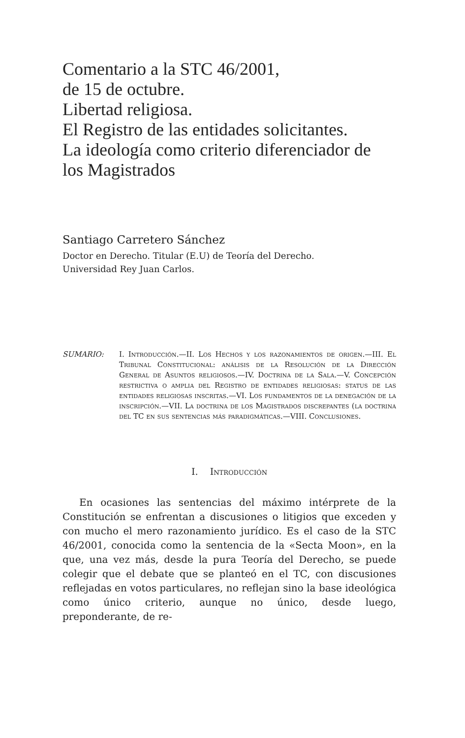Comentario a la STC 46/2001,
de 15 de octubre.
Libertad religiosa.
El Registro de las entidades solicitantes.
La ideología como criterio diferenciador de
los Magistrados
Santiago Carretero Sánchez
Doctor en Derecho. Titular (E.U) de Teoría del Derecho.
Universidad Rey Juan Carlos.
SUMARIO: I. Introducción.—II. Los Hechos y los razonamientos de origen.—III. El Tribunal Constitucional: análisis de la Resolución de la Dirección General de Asuntos religiosos.—IV. Doctrina de la Sala.—V. Concepción restrictiva o amplia del Registro de entidades religiosas: status de las entidades religiosas inscritas.—VI. Los fundamentos de la denegación de la inscripción.—VII. La doctrina de los Magistrados discrepantes (la doctrina del TC en sus sentencias más paradigmáticas.—VIII. Conclusiones.
I. Introducción
En ocasiones las sentencias del máximo intérprete de la Constitución se enfrentan a discusiones o litigios que exceden y con mucho el mero razonamiento jurídico. Es el caso de la STC 46/2001, conocida como la sentencia de la «Secta Moon», en la que, una vez más, desde la pura Teoría del Derecho, se puede colegir que el debate que se planteó en el TC, con discusiones reflejadas en votos particulares, no reflejan sino la base ideológica como único criterio, aunque no único, desde luego, preponderante, de re-